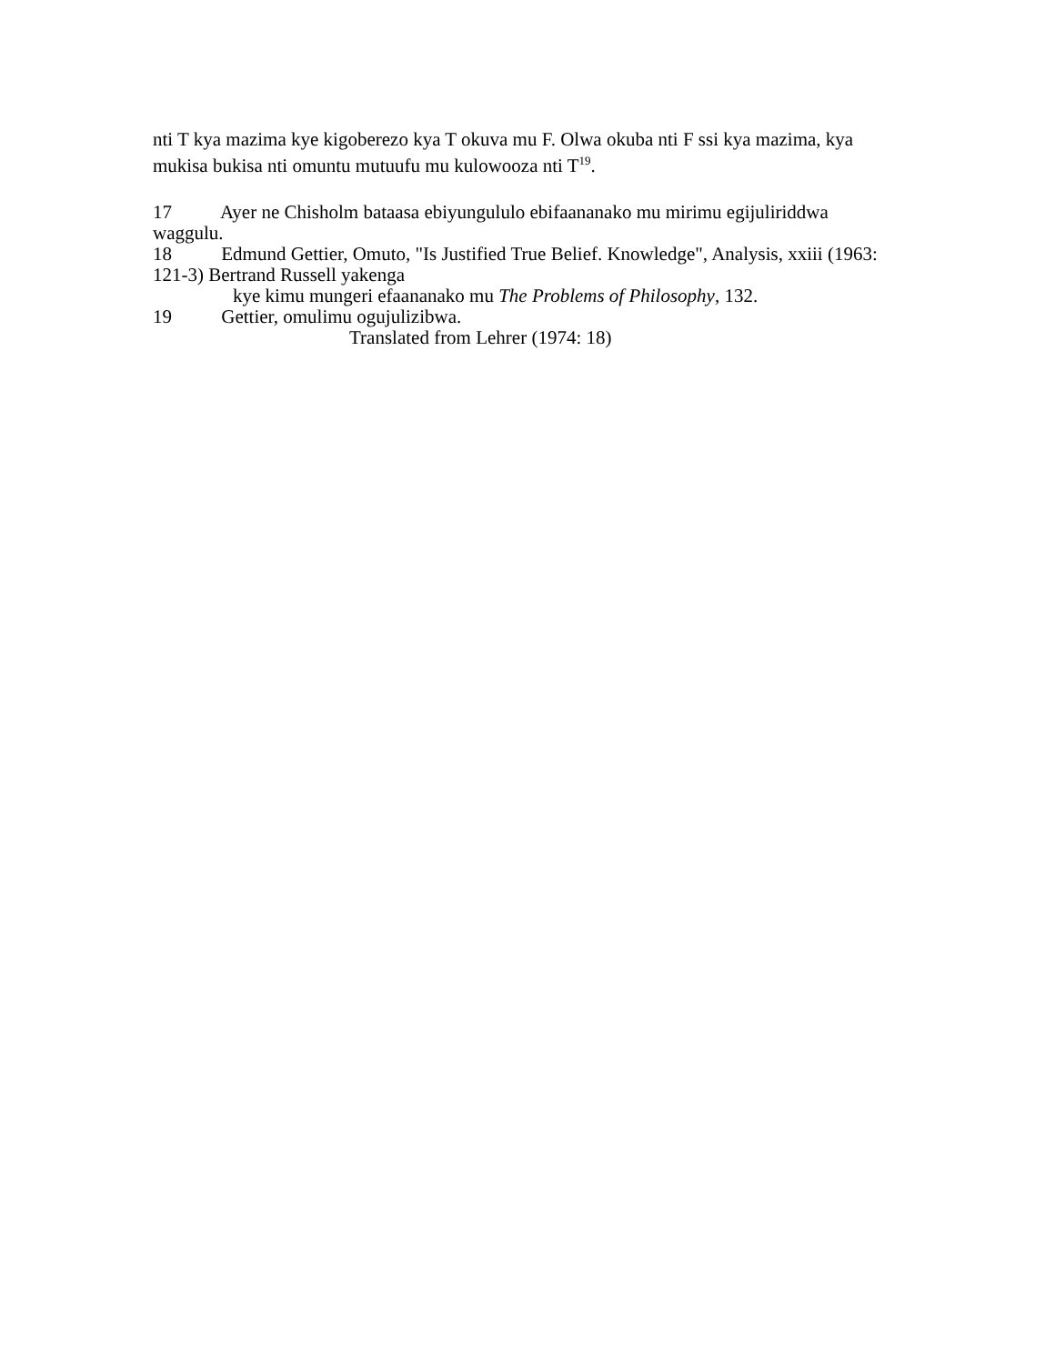nti T kya mazima kye kigoberezo kya T okuva mu F. Olwa okuba nti F ssi kya mazima, kya mukisa bukisa nti omuntu mutuufu mu kulowooza nti T<sup>19</sup>.
17 Ayer ne Chisholm bataasa ebiyungululo ebifaananako mu mirimu egijuliriddwa waggulu.
18 Edmund Gettier, Omuto, "Is Justified True Belief. Knowledge", Analysis, xxiii (1963: 121-3) Bertrand Russell yakenga
kye kimu mungeri efaananako mu The Problems of Philosophy, 132.
19 Gettier, omulimu ogujulizibwa.
Translated from Lehrer (1974: 18)